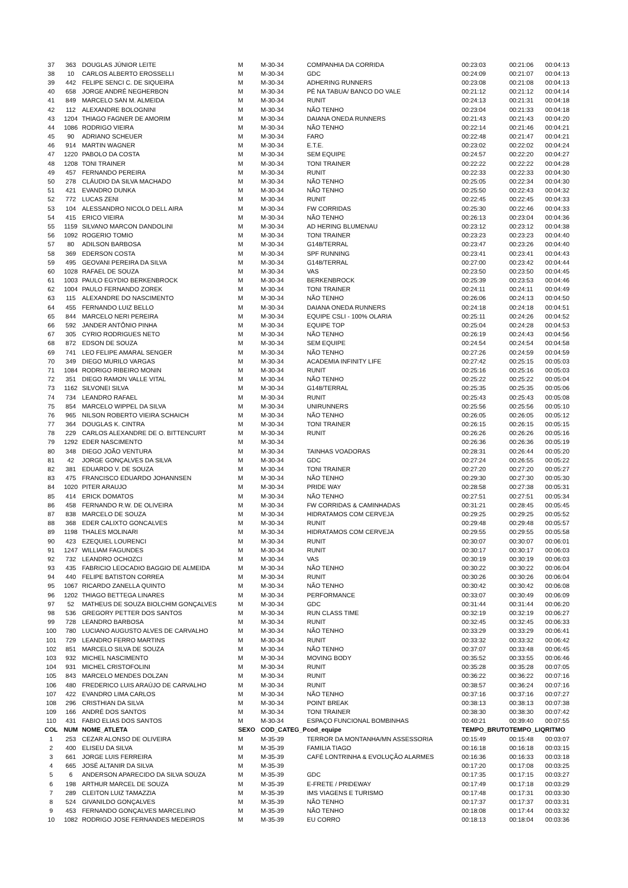| 37 | 363 | DOUGLAS JÚNIOR LEITE | M | M-30-34 | COMPANHIA DA CORRIDA | 00:23:03 | 00:21:06 | 00:04:13 |
| 38 | 10 | CARLOS ALBERTO EROSSELLI | M | M-30-34 | GDC | 00:24:09 | 00:21:07 | 00:04:13 |
| 39 | 442 | FELIPE SENCI C. DE SIQUEIRA | M | M-30-34 | ADHERING RUNNERS | 00:23:08 | 00:21:08 | 00:04:13 |
| 40 | 658 | JORGE ANDRÉ NEGHERBON | M | M-30-34 | PÉ NA TABUA/ BANCO DO VALE | 00:21:12 | 00:21:12 | 00:04:14 |
| 41 | 849 | MARCELO SAN M. ALMEIDA | M | M-30-34 | RUNIT | 00:24:13 | 00:21:31 | 00:04:18 |
| 42 | 112 | ALEXANDRE BOLOGNINI | M | M-30-34 | NÃO TENHO | 00:23:04 | 00:21:33 | 00:04:18 |
| 43 | 1204 | THIAGO FAGNER DE AMORIM | M | M-30-34 | DAIANA ONEDA RUNNERS | 00:21:43 | 00:21:43 | 00:04:20 |
| 44 | 1086 | RODRIGO VIEIRA | M | M-30-34 | NÃO TENHO | 00:22:14 | 00:21:46 | 00:04:21 |
| 45 | 90 | ADRIANO SCHEUER | M | M-30-34 | FARO | 00:22:48 | 00:21:47 | 00:04:21 |
| 46 | 914 | MARTIN WAGNER | M | M-30-34 | E.T.E. | 00:23:02 | 00:22:02 | 00:04:24 |
| 47 | 1220 | PABOLO DA COSTA | M | M-30-34 | SEM EQUIPE | 00:24:57 | 00:22:20 | 00:04:27 |
| 48 | 1208 | TONI TRAINER | M | M-30-34 | TONI TRAINER | 00:22:22 | 00:22:22 | 00:04:28 |
| 49 | 457 | FERNANDO PEREIRA | M | M-30-34 | RUNIT | 00:22:33 | 00:22:33 | 00:04:30 |
| 50 | 278 | CLÁUDIO DA SILVA MACHADO | M | M-30-34 | NÃO TENHO | 00:25:05 | 00:22:34 | 00:04:30 |
| 51 | 421 | EVANDRO DUNKA | M | M-30-34 | NÃO TENHO | 00:25:50 | 00:22:43 | 00:04:32 |
| 52 | 772 | LUCAS ZENI | M | M-30-34 | RUNIT | 00:22:45 | 00:22:45 | 00:04:33 |
| 53 | 104 | ALESSANDRO NICOLO DELL AIRA | M | M-30-34 | FW CORRIDAS | 00:25:30 | 00:22:46 | 00:04:33 |
| 54 | 415 | ERICO VIEIRA | M | M-30-34 | NÃO TENHO | 00:26:13 | 00:23:04 | 00:04:36 |
| 55 | 1159 | SILVANO MARCON DANDOLINI | M | M-30-34 | AD HERING BLUMENAU | 00:23:12 | 00:23:12 | 00:04:38 |
| 56 | 1092 | ROGERIO TOMIO | M | M-30-34 | TONI TRAINER | 00:23:23 | 00:23:23 | 00:04:40 |
| 57 | 80 | ADILSON BARBOSA | M | M-30-34 | G148/TERRAL | 00:23:47 | 00:23:26 | 00:04:40 |
| 58 | 369 | EDERSON COSTA | M | M-30-34 | SPF RUNNING | 00:23:41 | 00:23:41 | 00:04:43 |
| 59 | 495 | GEOVANI PEREIRA DA SILVA | M | M-30-34 | G148/TERRAL | 00:27:00 | 00:23:42 | 00:04:44 |
| 60 | 1028 | RAFAEL DE SOUZA | M | M-30-34 | VAS | 00:23:50 | 00:23:50 | 00:04:45 |
| 61 | 1003 | PAULO EGYDIO BERKENBROCK | M | M-30-34 | BERKENBROCK | 00:25:39 | 00:23:53 | 00:04:46 |
| 62 | 1004 | PAULO FERNANDO ZOREK | M | M-30-34 | TONI TRAINER | 00:24:11 | 00:24:11 | 00:04:49 |
| 63 | 115 | ALEXANDRE DO NASCIMENTO | M | M-30-34 | NÃO TENHO | 00:26:06 | 00:24:13 | 00:04:50 |
| 64 | 455 | FERNANDO LUIZ BELLO | M | M-30-34 | DAIANA ONEDA RUNNERS | 00:24:18 | 00:24:18 | 00:04:51 |
| 65 | 844 | MARCELO NERI PEREIRA | M | M-30-34 | EQUIPE CSLI - 100% OLARIA | 00:25:11 | 00:24:26 | 00:04:52 |
| 66 | 592 | JANDER ANTÔNIO PINHA | M | M-30-34 | EQUIPE TOP | 00:25:04 | 00:24:28 | 00:04:53 |
| 67 | 305 | CYRIO RODRIGUES NETO | M | M-30-34 | NÃO TENHO | 00:26:19 | 00:24:43 | 00:04:56 |
| 68 | 872 | EDSON DE SOUZA | M | M-30-34 | SEM EQUIPE | 00:24:54 | 00:24:54 | 00:04:58 |
| 69 | 741 | LEO FELIPE AMARAL SENGER | M | M-30-34 | NÃO TENHO | 00:27:26 | 00:24:59 | 00:04:59 |
| 70 | 349 | DIEGO MURILO VARGAS | M | M-30-34 | ACADEMIA INFINITY LIFE | 00:27:42 | 00:25:15 | 00:05:03 |
| 71 | 1084 | RODRIGO RIBEIRO MONIN | M | M-30-34 | RUNIT | 00:25:16 | 00:25:16 | 00:05:03 |
| 72 | 351 | DIEGO RAMON VALLE VITAL | M | M-30-34 | NÃO TENHO | 00:25:22 | 00:25:22 | 00:05:04 |
| 73 | 1162 | SILVONEI SILVA | M | M-30-34 | G148/TERRAL | 00:25:35 | 00:25:35 | 00:05:06 |
| 74 | 734 | LEANDRO RAFAEL | M | M-30-34 | RUNIT | 00:25:43 | 00:25:43 | 00:05:08 |
| 75 | 854 | MARCELO WIPPEL DA SILVA | M | M-30-34 | UNIRUNNERS | 00:25:56 | 00:25:56 | 00:05:10 |
| 76 | 965 | NILSON ROBERTO VIEIRA SCHAICH | M | M-30-34 | NÃO TENHO | 00:26:05 | 00:26:05 | 00:05:12 |
| 77 | 364 | DOUGLAS K. CINTRA | M | M-30-34 | TONI TRAINER | 00:26:15 | 00:26:15 | 00:05:15 |
| 78 | 229 | CARLOS ALEXANDRE DE O. BITTENCURT | M | M-30-34 | RUNIT | 00:26:26 | 00:26:26 | 00:05:16 |
| 79 | 1292 | EDER NASCIMENTO | M | M-30-34 | | 00:26:36 | 00:26:36 | 00:05:19 |
| 80 | 348 | DIEGO JOÃO VENTURA | M | M-30-34 | TAINHAS VOADORAS | 00:28:31 | 00:26:44 | 00:05:20 |
| 81 | 42 | JORGE GONÇALVES DA SILVA | M | M-30-34 | GDC | 00:27:24 | 00:26:55 | 00:05:22 |
| 82 | 381 | EDUARDO V. DE SOUZA | M | M-30-34 | TONI TRAINER | 00:27:20 | 00:27:20 | 00:05:27 |
| 83 | 475 | FRANCISCO EDUARDO JOHANNSEN | M | M-30-34 | NÃO TENHO | 00:29:30 | 00:27:30 | 00:05:30 |
| 84 | 1020 | PITER ARAUJO | M | M-30-34 | PRIDE WAY | 00:28:58 | 00:27:38 | 00:05:31 |
| 85 | 414 | ERICK DOMATOS | M | M-30-34 | NÃO TENHO | 00:27:51 | 00:27:51 | 00:05:34 |
| 86 | 458 | FERNANDO R.W. DE OLIVEIRA | M | M-30-34 | FW CORRIDAS & CAMINHADAS | 00:31:21 | 00:28:45 | 00:05:45 |
| 87 | 838 | MARCELO DE SOUZA | M | M-30-34 | HIDRATAMOS COM CERVEJA | 00:29:25 | 00:29:25 | 00:05:52 |
| 88 | 368 | EDER CALIXTO GONCALVES | M | M-30-34 | RUNIT | 00:29:48 | 00:29:48 | 00:05:57 |
| 89 | 1198 | THALES MOLINARI | M | M-30-34 | HIDRATAMOS COM CERVEJA | 00:29:55 | 00:29:55 | 00:05:58 |
| 90 | 423 | EZEQUIEL LOURENCI | M | M-30-34 | RUNIT | 00:30:07 | 00:30:07 | 00:06:01 |
| 91 | 1247 | WILLIAM FAGUNDES | M | M-30-34 | RUNIT | 00:30:17 | 00:30:17 | 00:06:03 |
| 92 | 732 | LEANDRO OCHOZCI | M | M-30-34 | VAS | 00:30:19 | 00:30:19 | 00:06:03 |
| 93 | 435 | FABRICIO LEOCADIO BAGGIO DE ALMEIDA | M | M-30-34 | NÃO TENHO | 00:30:22 | 00:30:22 | 00:06:04 |
| 94 | 440 | FELIPE BATISTON CORREA | M | M-30-34 | RUNIT | 00:30:26 | 00:30:26 | 00:06:04 |
| 95 | 1067 | RICARDO ZANELLA QUINTO | M | M-30-34 | NÃO TENHO | 00:30:42 | 00:30:42 | 00:06:08 |
| 96 | 1202 | THIAGO BETTEGA LINARES | M | M-30-34 | PERFORMANCE | 00:33:07 | 00:30:49 | 00:06:09 |
| 97 | 52 | MATHEUS DE SOUZA BIOLCHIM GONÇALVES | M | M-30-34 | GDC | 00:31:44 | 00:31:44 | 00:06:20 |
| 98 | 536 | GREGORY PETTER DOS SANTOS | M | M-30-34 | RUN CLASS TIME | 00:32:19 | 00:32:19 | 00:06:27 |
| 99 | 728 | LEANDRO BARBOSA | M | M-30-34 | RUNIT | 00:32:45 | 00:32:45 | 00:06:33 |
| 100 | 780 | LUCIANO AUGUSTO ALVES DE CARVALHO | M | M-30-34 | NÃO TENHO | 00:33:29 | 00:33:29 | 00:06:41 |
| 101 | 729 | LEANDRO FERRO MARTINS | M | M-30-34 | RUNIT | 00:33:32 | 00:33:32 | 00:06:42 |
| 102 | 851 | MARCELO SILVA DE SOUZA | M | M-30-34 | NÃO TENHO | 00:37:07 | 00:33:48 | 00:06:45 |
| 103 | 932 | MICHEL NASCIMENTO | M | M-30-34 | MOVING BODY | 00:35:52 | 00:33:55 | 00:06:46 |
| 104 | 931 | MICHEL CRISTOFOLINI | M | M-30-34 | RUNIT | 00:35:28 | 00:35:28 | 00:07:05 |
| 105 | 843 | MARCELO MENDES DOLZAN | M | M-30-34 | RUNIT | 00:36:22 | 00:36:22 | 00:07:16 |
| 106 | 480 | FREDERICO LUIS ARAÚJO DE CARVALHO | M | M-30-34 | RUNIT | 00:38:57 | 00:36:24 | 00:07:16 |
| 107 | 422 | EVANDRO LIMA CARLOS | M | M-30-34 | NÃO TENHO | 00:37:16 | 00:37:16 | 00:07:27 |
| 108 | 296 | CRISTHIAN DA SILVA | M | M-30-34 | POINT BREAK | 00:38:13 | 00:38:13 | 00:07:38 |
| 109 | 166 | ANDRÉ DOS SANTOS | M | M-30-34 | TONI TRAINER | 00:38:30 | 00:38:30 | 00:07:42 |
| 110 | 431 | FABIO ELIAS DOS SANTOS | M | M-30-34 | ESPAÇO FUNCIONAL BOMBINHAS | 00:40:21 | 00:39:40 | 00:07:55 |
| COL | NUM | NOME_ATLETA | SEXO | COD_CATEG_P | cod_equipe | TEMPO_BRUTO | TEMPO_LIQ | RITMO |
| 1 | 253 | CEZAR ALONSO DE OLIVEIRA | M | M-35-39 | TERROR DA MONTANHA/MN ASSESSORIA | 00:15:49 | 00:15:48 | 00:03:07 |
| 2 | 400 | ELISEU DA SILVA | M | M-35-39 | FAMILIA TIAGO | 00:16:18 | 00:16:18 | 00:03:15 |
| 3 | 661 | JORGE LUIS FERREIRA | M | M-35-39 | CAFÉ LONTRINHA & EVOLUÇÃO ALARMES | 00:16:36 | 00:16:33 | 00:03:18 |
| 4 | 665 | JOSÉ ALTANIR DA SILVA | M | M-35-39 | | 00:17:20 | 00:17:08 | 00:03:25 |
| 5 | 6 | ANDERSON APARECIDO DA SILVA SOUZA | M | M-35-39 | GDC | 00:17:35 | 00:17:15 | 00:03:27 |
| 6 | 198 | ARTHUR MARCEL DE SOUZA | M | M-35-39 | E-FRETE / PRIDEWAY | 00:17:49 | 00:17:18 | 00:03:29 |
| 7 | 289 | CLEITON LUIZ TAMAZZIA | M | M-35-39 | IMS VIAGENS E TURISMO | 00:17:48 | 00:17:31 | 00:03:30 |
| 8 | 524 | GIVANILDO GONÇALVES | M | M-35-39 | NÃO TENHO | 00:17:37 | 00:17:37 | 00:03:31 |
| 9 | 453 | FERNANDO GONÇALVES MARCELINO | M | M-35-39 | NÃO TENHO | 00:18:08 | 00:17:44 | 00:03:32 |
| 10 | 1082 | RODRIGO JOSE FERNANDES MEDEIROS | M | M-35-39 | EU CORRO | 00:18:13 | 00:18:04 | 00:03:36 |